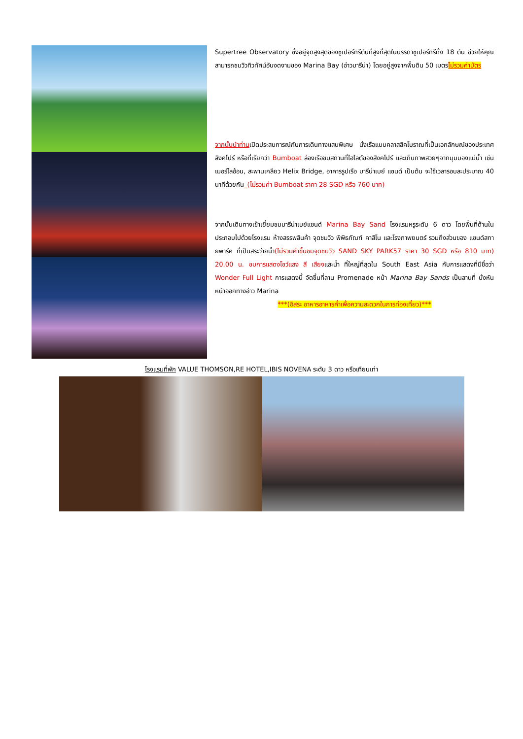Supertree Observatory ซึ่งอยู่จุดสูงสุดของซูเปอร์ทรีต้นที่สูงที่สุดในบรรดาซูเปอร์ทรีทั้ง 18 ต้น ช่วยให้คุณสามารถชมวิวทิวทัศน์อันงดงามของ Marina Bay (อ่าวมารีน่า) โดยอยู่สูงจากพื้นดิน 50 เมตรไม่รวมค่าบัตร
จากนั้นนำท่านเปิดประสบการณ์กับการเดินทางแสนพิเศษ นั่งเรือแบบคลาสสิคโบราณที่เป็นเอกลักษณ์ของประเทศสิงคโปร์ หรือที่เรียกว่า Bumboat ล่องเรือชมสถานที่ไฮไลต์ของสิงคโปร์ และเก็บภาพสวยๆจากมุมมองแม่น้ำ เช่น เมอร์ไลอ้อน, สะพานเกลียว Helix Bridge, อาคารรูปเรือ มารีน่าเบย์ แซนด์ เป็นต้น จะใช้เวลารอบละประมาณ 40 นาทีด้วยกัน_(ไม่รวมค่า Bumboat ราคา 28 SGD หรือ 760 บาท)
จากนั้นเดินทางเข้าเยี่ยมชมมารีน่าเบย์แซนด์ Marina Bay Sand โรงแรมหรูระดับ 6 ดาว โดยพื้นที่ด้านในประกอบไปด้วยโรงแรม ห้างสรรพสินค้า จุดชมวิว พิพิธภัณฑ์ คาสิโน และโรงภาพยนตร์ รวมถึงส่วนของ แซนด์สกายพาร์ค ที่เป็นสระว่ายน้ำ(ไม่รวมค่าขึ้นชมจุดชมวิว SAND SKY PARK57 ราคา 30 SGD หรือ 810 บาท) 20.00 น. ชมการแสดงโชว์แสง สี เสียงและน้ำ ที่ใหญ่ที่สุดใน South East Asia กับการแสดงที่มีชื่อว่า Wonder Full Light การแสดงนี้ จัดขึ้นที่ลาน Promenade หน้า Marina Bay Sands เป็นลานที่ นั่งหันหน้าออกทางอ่าว Marina
***(อิสระ อาหารอาหารค่ำเพื่อความสะดวกในการท่องเที่ยว)***
โรงแรมที่พัก VALUE THOMSON,RE HOTEL,IBIS NOVENA ระดับ 3 ดาว หรือเทียบเท่า